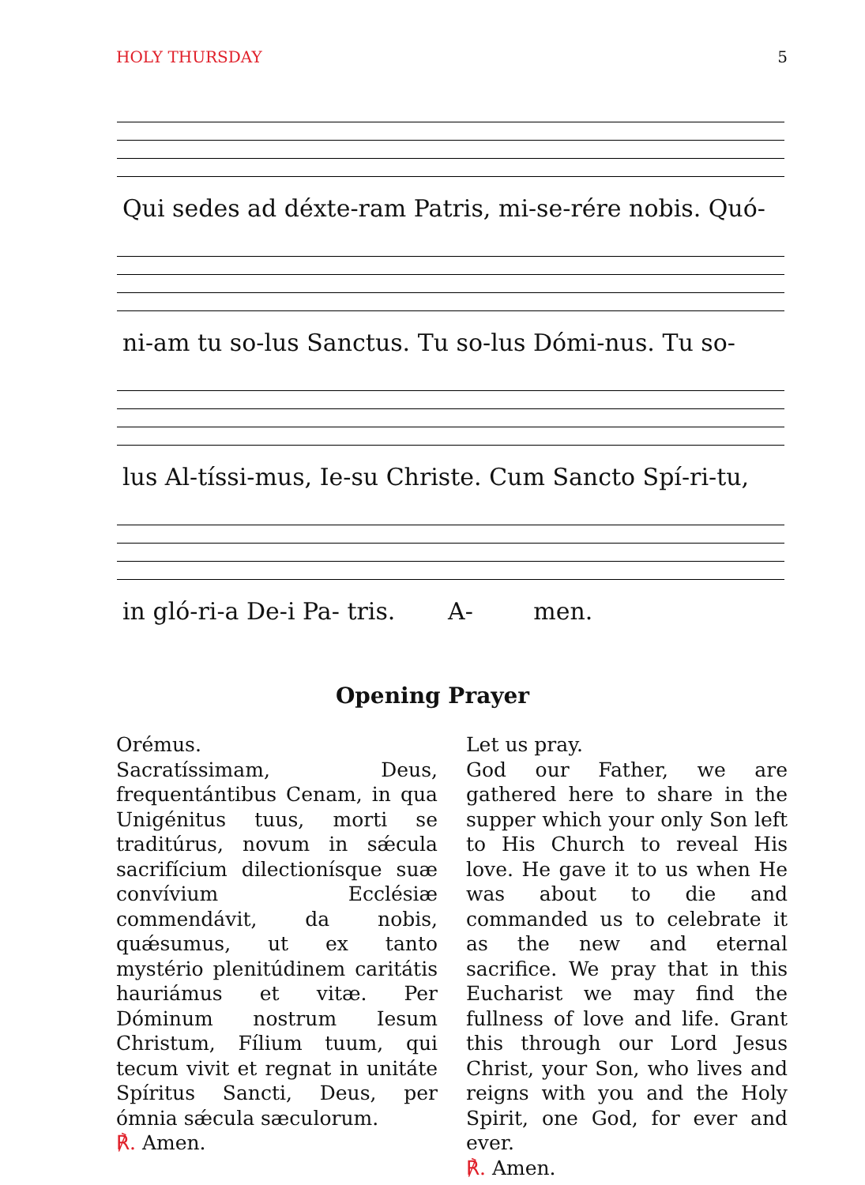HOLY THURSDAY 5
Qui sedes ad déxte-ram Patris, mi-se-rére nobis. Quó-
ni-am tu so-lus Sanctus. Tu so-lus Dómi-nus. Tu so-
lus Al-tíssi-mus, Ie-su Christe. Cum Sancto Spí-ri-tu,
in gló-ri-a De-i Pa- tris. A- men.
Opening Prayer
Orémus.
Sacratíssimam, Deus, frequentántibus Cenam, in qua Unigénitus tuus, morti se traditúrus, novum in sǽcula sacrifícium dilectionísque suæ convívium Ecclésiæ commendávit, da nobis, quǽsumus, ut ex tanto mystério plenitúdinem caritátis hauriámus et vitæ. Per Dóminum nostrum Iesum Christum, Fílium tuum, qui tecum vivit et regnat in unitáte Spíritus Sancti, Deus, per ómnia sǽcula sæculorum.
℟. Amen.
Let us pray.
God our Father, we are gathered here to share in the supper which your only Son left to His Church to reveal His love. He gave it to us when He was about to die and commanded us to celebrate it as the new and eternal sacrifice. We pray that in this Eucharist we may find the fullness of love and life. Grant this through our Lord Jesus Christ, your Son, who lives and reigns with you and the Holy Spirit, one God, for ever and ever.
℟. Amen.